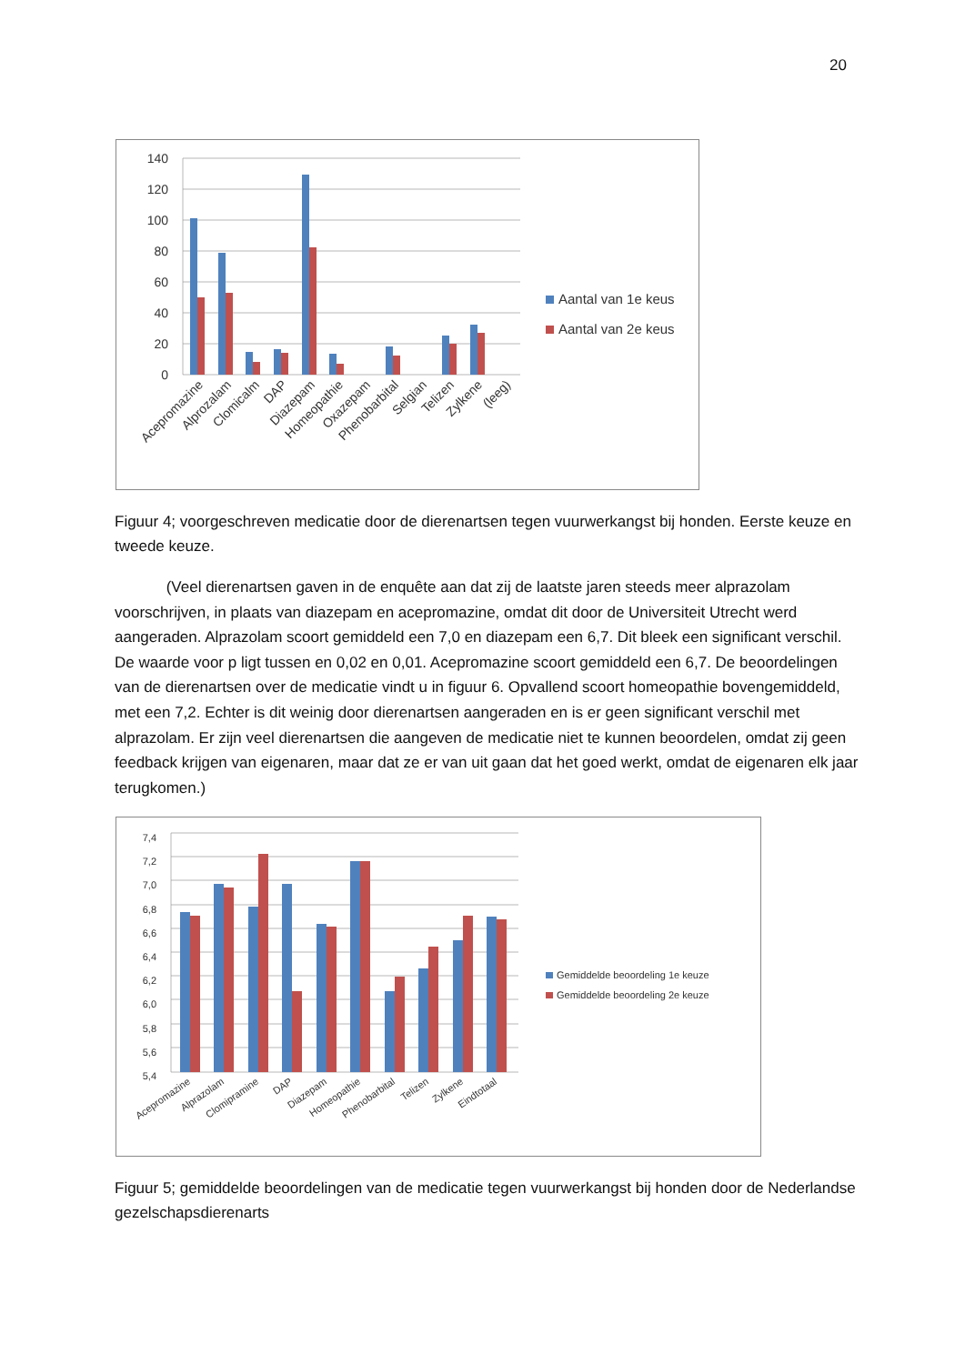20
140
120
100
80
60
40
20
0
Acepromazine
Alprozalam
Clomicalm
DAP
Diazepam
Homeopathie
Oxazepam
Phenobarbital
Selgian
Telizen
Zylkene
(leeg)
Aantal van 1e keus
Aantal van 2e keus
Figuur 4; voorgeschreven medicatie door de dierenartsen tegen vuurwerkangst bij honden. Eerste keuze en tweede keuze.
(Veel dierenartsen gaven in de enquête aan dat zij de laatste jaren steeds meer alprazolam voorschrijven, in plaats van diazepam en acepromazine, omdat dit door de Universiteit Utrecht werd aangeraden. Alprazolam scoort gemiddeld een 7,0 en diazepam een 6,7. Dit bleek een significant verschil. De waarde voor p ligt tussen en 0,02 en 0,01. Acepromazine scoort gemiddeld een 6,7. De beoordelingen van de dierenartsen over de medicatie vindt u in figuur 6. Opvallend scoort homeopathie bovengemiddeld, met een 7,2. Echter is dit weinig door dierenartsen aangeraden en is er geen significant verschil met alprazolam. Er zijn veel dierenartsen die aangeven de medicatie niet te kunnen beoordelen, omdat zij geen feedback krijgen van eigenaren, maar dat ze er van uit gaan dat het goed werkt, omdat de eigenaren elk jaar terugkomen.)
7,4
7,2
7,0
6,8
6,6
6,4
6,2
6,0
5,8
5,6
5,4
Acepromazine
Alprazolam
Clomipramine
DAP
Diazepam
Homeopathie
Phenobarbital
Telizen
Zylkene
Eindtotaal
Gemiddelde beoordeling 1e keuze
Gemiddelde beoordeling 2e keuze
Figuur 5; gemiddelde beoordelingen van de medicatie tegen vuurwerkangst bij honden door de Nederlandse gezelschapsdierenarts